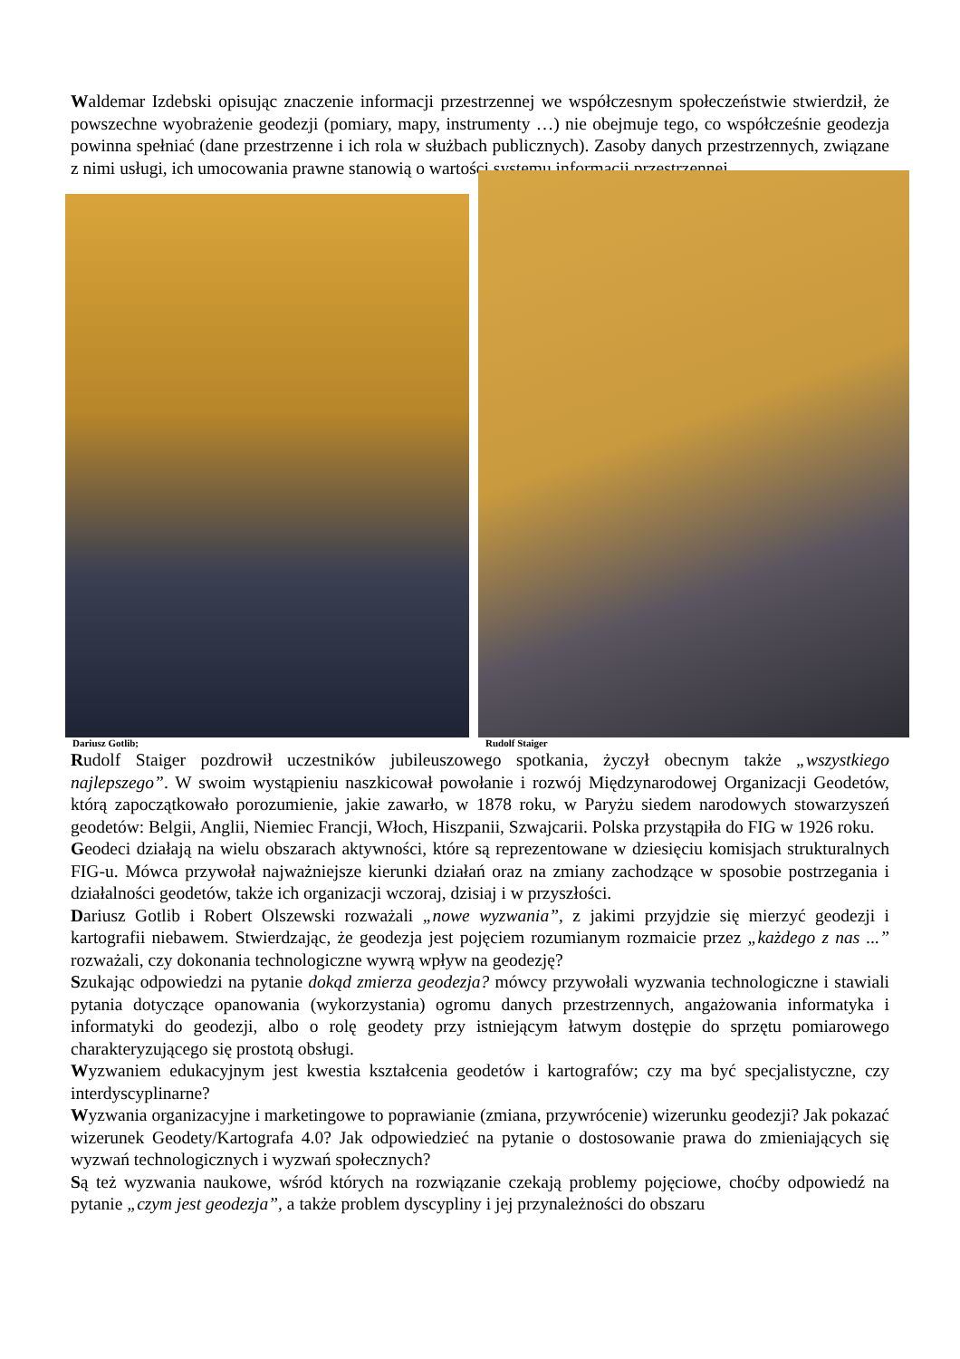Waldemar Izdebski opisując znaczenie informacji przestrzennej we współczesnym społeczeństwie stwierdził, że powszechne wyobrażenie geodezji (pomiary, mapy, instrumenty …) nie obejmuje tego, co współcześnie geodezja powinna spełniać (dane przestrzenne i ich rola w służbach publicznych). Zasoby danych przestrzennych, związane z nimi usługi, ich umocowania prawne stanowią o wartości systemu informacji przestrzennej.
Dariusz Gotlib;
Rudolf Staiger
Rudolf Staiger pozdrowił uczestników jubileuszowego spotkania, życzył obecnym także „wszystkiego najlepszego”. W swoim wystąpieniu naszkicował powołanie i rozwój Międzynarodowej Organizacji Geodetów, którą zapoczątkowało porozumienie, jakie zawarło, w 1878 roku, w Paryżu siedem narodowych stowarzyszeń geodetów: Belgii, Anglii, Niemiec Francji, Włoch, Hiszpanii, Szwajcarii. Polska przystąpiła do FIG w 1926 roku.
Geodeci działają na wielu obszarach aktywności, które są reprezentowane w dziesięciu komisjach strukturalnych FIG-u. Mówca przywołał najważniejsze kierunki działań oraz na zmiany zachodzące w sposobie postrzegania i działalności geodetów, także ich organizacji wczoraj, dzisiaj i w przyszłości.
Dariusz Gotlib i Robert Olszewski rozważali „nowe wyzwania”, z jakimi przyjdzie się mierzyć geodezji i kartografii niebawem. Stwierdzając, że geodezja jest pojęciem rozumianym rozmaicie przez „każdego z nas ...” rozważali, czy dokonania technologiczne wywrą wpływ na geodezję?
Szukając odpowiedzi na pytanie dokąd zmierza geodezja? mówcy przywołali wyzwania technologiczne i stawiali pytania dotyczące opanowania (wykorzystania) ogromu danych przestrzennych, angażowania informatyka i informatyki do geodezji, albo o rolę geodety przy istniejącym łatwym dostępie do sprzętu pomiarowego charakteryzującego się prostotą obsługi.
Wyzwaniem edukacyjnym jest kwestia kształcenia geodetów i kartografów; czy ma być specjalistyczne, czy interdyscyplinarne?
Wyzwania organizacyjne i marketingowe to poprawianie (zmiana, przywrócenie) wizerunku geodezji? Jak pokazać wizerunek Geodety/Kartografa 4.0? Jak odpowiedzieć na pytanie o dostosowanie prawa do zmieniających się wyzwań technologicznych i wyzwań społecznych?
Są też wyzwania naukowe, wśród których na rozwiązanie czekają problemy pojęciowe, choćby odpowiedź na pytanie „czym jest geodezja”, a także problem dyscypliny i jej przynależności do obszaru